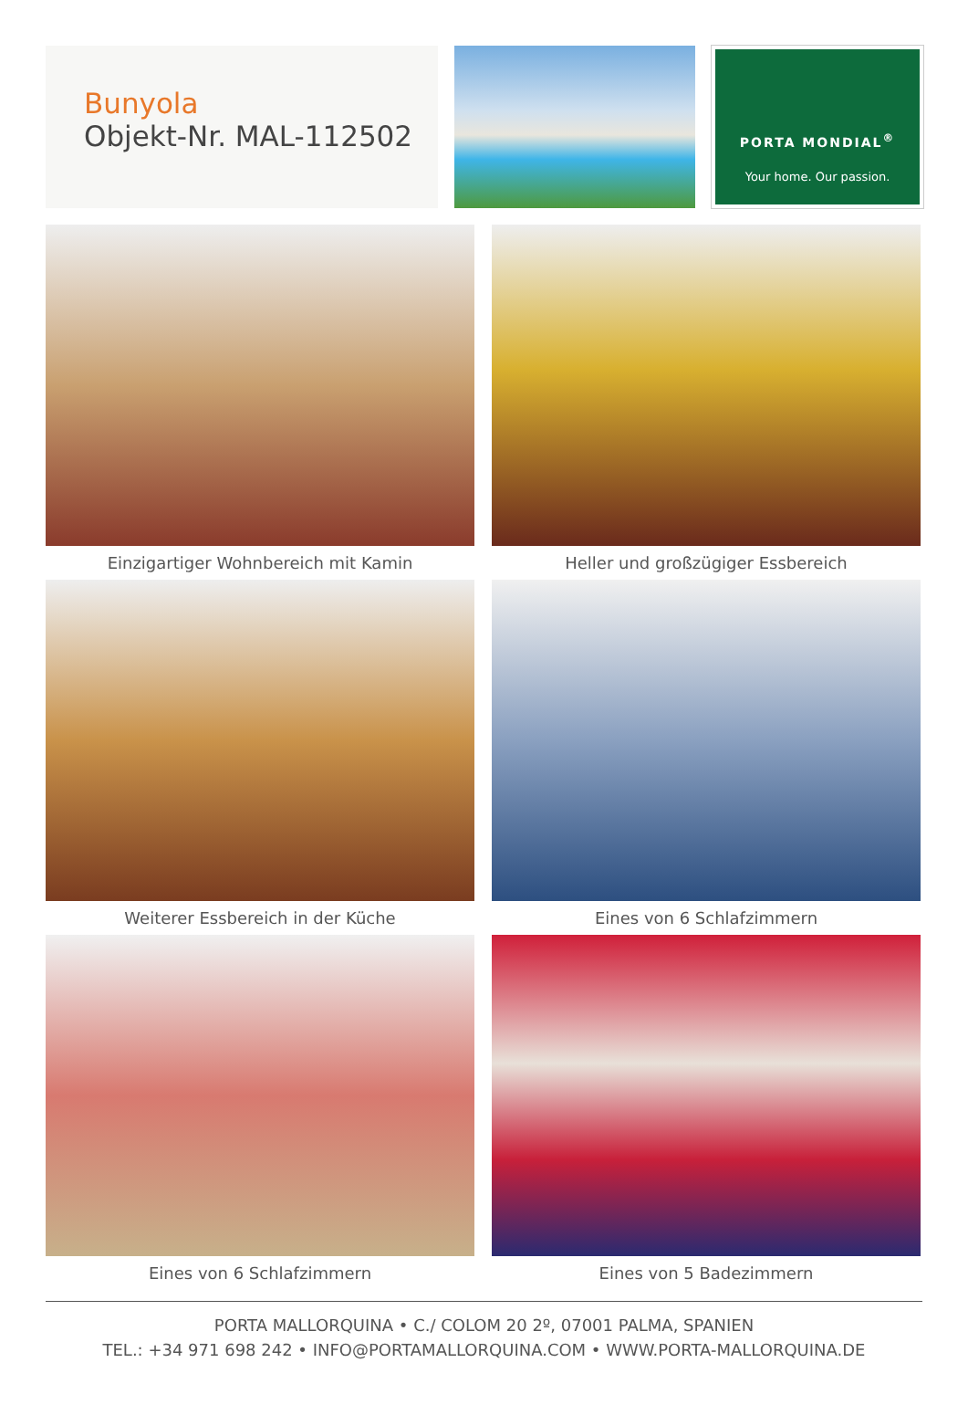Bunyola
Objekt-Nr. MAL-112502
PORTA MONDIAL<sup>®</sup>
Your home. Our passion.
Einzigartiger Wohnbereich mit Kamin
Heller und großzügiger Essbereich
Weiterer Essbereich in der Küche
Eines von 6 Schlafzimmern
Eines von 6 Schlafzimmern
Eines von 5 Badezimmern
PORTA MALLORQUINA • C./ COLOM 20 2º, 07001 PALMA, SPANIEN
TEL.: +34 971 698 242 • INFO@PORTAMALLORQUINA.COM • WWW.PORTA-MALLORQUINA.DE